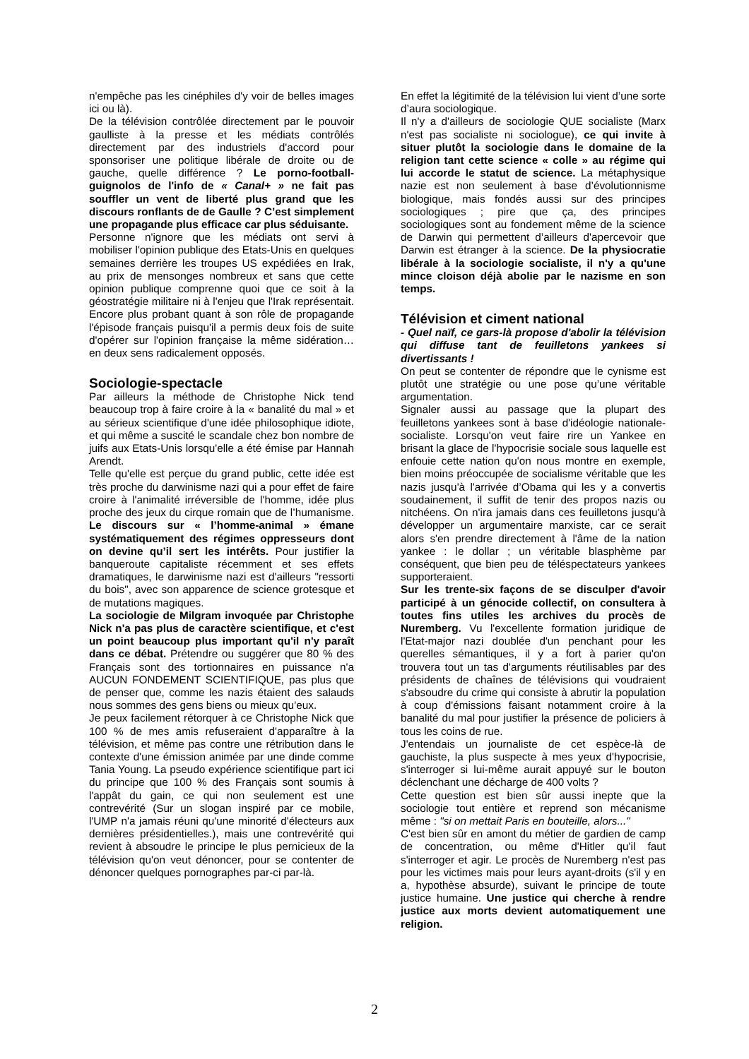n'empêche pas les cinéphiles d'y voir de belles images ici ou là).
De la télévision contrôlée directement par le pouvoir gaulliste à la presse et les médiats contrôlés directement par des industriels d'accord pour sponsoriser une politique libérale de droite ou de gauche, quelle différence ? Le porno-football-guignolos de l'info de « Canal+ » ne fait pas souffler un vent de liberté plus grand que les discours ronflants de de Gaulle ? C’est simplement une propagande plus efficace car plus séduisante.
Personne n'ignore que les médiats ont servi à mobiliser l'opinion publique des Etats-Unis en quelques semaines derrière les troupes US expédiées en Irak, au prix de mensonges nombreux et sans que cette opinion publique comprenne quoi que ce soit à la géostratégie militaire ni à l'enjeu que l'Irak représentait. Encore plus probant quant à son rôle de propagande l'épisode français puisqu'il a permis deux fois de suite d'opérer sur l'opinion française la même sidération… en deux sens radicalement opposés.
Sociologie-spectacle
Par ailleurs la méthode de Christophe Nick tend beaucoup trop à faire croire à la « banalité du mal » et au sérieux scientifique d'une idée philosophique idiote, et qui même a suscité le scandale chez bon nombre de juifs aux Etats-Unis lorsqu'elle a été émise par Hannah Arendt.
Telle qu'elle est perçue du grand public, cette idée est très proche du darwinisme nazi qui a pour effet de faire croire à l'animalité irréversible de l'homme, idée plus proche des jeux du cirque romain que de l’humanisme. Le discours sur « l’homme-animal » émane systématiquement des régimes oppresseurs dont on devine qu’il sert les intérêts. Pour justifier la banqueroute capitaliste récemment et ses effets dramatiques, le darwinisme nazi est d'ailleurs "ressorti du bois", avec son apparence de science grotesque et de mutations magiques.
La sociologie de Milgram invoquée par Christophe Nick n'a pas plus de caractère scientifique, et c'est un point beaucoup plus important qu'il n'y paraît dans ce débat. Prétendre ou suggérer que 80 % des Français sont des tortionnaires en puissance n'a AUCUN FONDEMENT SCIENTIFIQUE, pas plus que de penser que, comme les nazis étaient des salauds nous sommes des gens biens ou mieux qu’eux.
Je peux facilement rétorquer à ce Christophe Nick que 100 % de mes amis refuseraient d'apparaître à la télévision, et même pas contre une rétribution dans le contexte d'une émission animée par une dinde comme Tania Young. La pseudo expérience scientifique part ici du principe que 100 % des Français sont soumis à l'appât du gain, ce qui non seulement est une contrevérité (Sur un slogan inspiré par ce mobile, l'UMP n'a jamais réuni qu'une minorité d'électeurs aux dernières présidentielles.), mais une contrevérité qui revient à absoudre le principe le plus pernicieux de la télévision qu'on veut dénoncer, pour se contenter de dénoncer quelques pornographes par-ci par-là.
En effet la légitimité de la télévision lui vient d’une sorte d’aura sociologique.
Il n'y a d'ailleurs de sociologie QUE socialiste (Marx n'est pas socialiste ni sociologue), ce qui invite à situer plutôt la sociologie dans le domaine de la religion tant cette science « colle » au régime qui lui accorde le statut de science. La métaphysique nazie est non seulement à base d’évolutionnisme biologique, mais fondés aussi sur des principes sociologiques ; pire que ça, des principes sociologiques sont au fondement même de la science de Darwin qui permettent d’ailleurs d'apercevoir que Darwin est étranger à la science. De la physiocratie libérale à la sociologie socialiste, il n'y a qu'une mince cloison déjà abolie par le nazisme en son temps.
Télévision et ciment national
- Quel naïf, ce gars-là propose d'abolir la télévision qui diffuse tant de feuilletons yankees si divertissants !
On peut se contenter de répondre que le cynisme est plutôt une stratégie ou une pose qu’une véritable argumentation.
Signaler aussi au passage que la plupart des feuilletons yankees sont à base d'idéologie nationale-socialiste. Lorsqu'on veut faire rire un Yankee en brisant la glace de l'hypocrisie sociale sous laquelle est enfouie cette nation qu'on nous montre en exemple, bien moins préoccupée de socialisme véritable que les nazis jusqu'à l'arrivée d’Obama qui les y a convertis soudainement, il suffit de tenir des propos nazis ou nitchéens. On n'ira jamais dans ces feuilletons jusqu'à développer un argumentaire marxiste, car ce serait alors s'en prendre directement à l'âme de la nation yankee : le dollar ; un véritable blasphème par conséquent, que bien peu de téléspectateurs yankees supporteraient.
Sur les trente-six façons de se disculper d'avoir participé à un génocide collectif, on consultera à toutes fins utiles les archives du procès de Nuremberg. Vu l'excellente formation juridique de l'Etat-major nazi doublée d'un penchant pour les querelles sémantiques, il y a fort à parier qu'on trouvera tout un tas d'arguments réutilisables par des présidents de chaînes de télévisions qui voudraient s'absoudre du crime qui consiste à abrutir la population à coup d'émissions faisant notamment croire à la banalité du mal pour justifier la présence de policiers à tous les coins de rue.
J'entendais un journaliste de cet espèce-là de gauchiste, la plus suspecte à mes yeux d'hypocrisie, s'interroger si lui-même aurait appuyé sur le bouton déclenchant une décharge de 400 volts ?
Cette question est bien sûr aussi inepte que la sociologie tout entière et reprend son mécanisme même : "si on mettait Paris en bouteille, alors..."
C'est bien sûr en amont du métier de gardien de camp de concentration, ou même d'Hitler qu'il faut s'interroger et agir. Le procès de Nuremberg n'est pas pour les victimes mais pour leurs ayant-droits (s'il y en a, hypothèse absurde), suivant le principe de toute justice humaine. Une justice qui cherche à rendre justice aux morts devient automatiquement une religion.
2